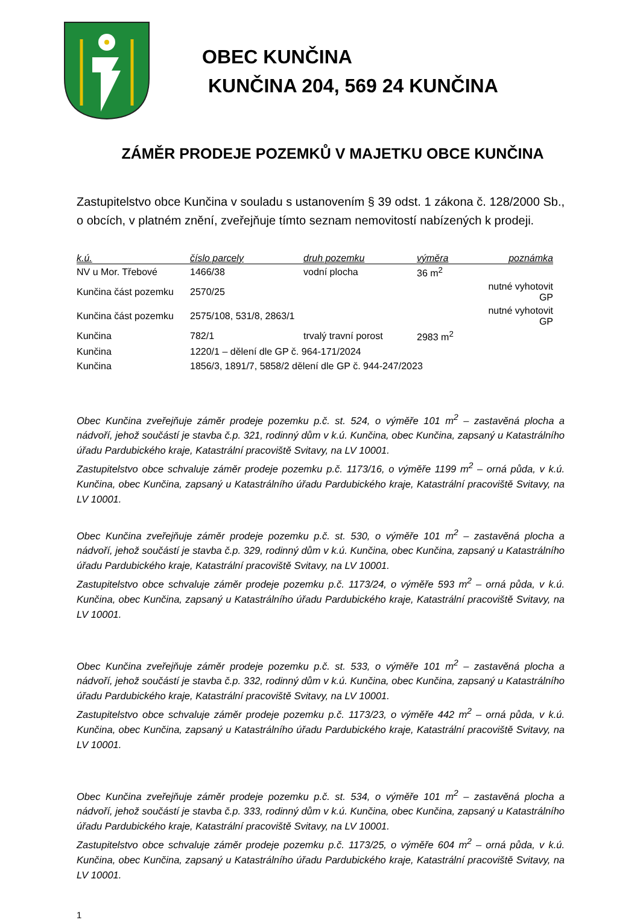OBEC KUNČINA
KUNČINA 204, 569 24 KUNČINA
ZÁMĚR PRODEJE POZEMKŮ V MAJETKU OBCE KUNČINA
Zastupitelstvo obce Kunčina v souladu s ustanovením § 39 odst. 1 zákona č. 128/2000 Sb., o obcích, v platném znění, zveřejňuje tímto seznam nemovitostí nabízených k prodeji.
| k.ú. | číslo parcely | druh pozemku | výměra | poznámka |
| --- | --- | --- | --- | --- |
| NV u Mor. Třebové | 1466/38 | vodní plocha | 36 m<sup>2</sup> | |
| Kunčina část pozemku | 2570/25 | | | nutné vyhotovit GP |
| Kunčina část pozemku | 2575/108, 531/8, 2863/1 | | | nutné vyhotovit GP |
| Kunčina | 782/1 | trvalý travní porost | 2983 m<sup>2</sup> | |
| Kunčina | 1220/1 – dělení dle GP č. 964-171/2024 | | | |
| Kunčina | 1856/3, 1891/7, 5858/2 dělení dle GP č. 944-247/2023 | | | |
Obec Kunčina zveřejňuje záměr prodeje pozemku p.č. st. 524, o výměře 101 m<sup>2</sup> – zastavěná plocha a nádvoří, jehož součástí je stavba č.p. 321, rodinný dům v k.ú. Kunčina, obec Kunčina, zapsaný u Katastrálního úřadu Pardubického kraje, Katastrální pracoviště Svitavy, na LV 10001.
Zastupitelstvo obce schvaluje záměr prodeje pozemku p.č. 1173/16, o výměře 1199 m<sup>2</sup> – orná půda, v k.ú. Kunčina, obec Kunčina, zapsaný u Katastrálního úřadu Pardubického kraje, Katastrální pracoviště Svitavy, na LV 10001.
Obec Kunčina zveřejňuje záměr prodeje pozemku p.č. st. 530, o výměře 101 m<sup>2</sup> – zastavěná plocha a nádvoří, jehož součástí je stavba č.p. 329, rodinný dům v k.ú. Kunčina, obec Kunčina, zapsaný u Katastrálního úřadu Pardubického kraje, Katastrální pracoviště Svitavy, na LV 10001.
Zastupitelstvo obce schvaluje záměr prodeje pozemku p.č. 1173/24, o výměře 593 m<sup>2</sup> – orná půda, v k.ú. Kunčina, obec Kunčina, zapsaný u Katastrálního úřadu Pardubického kraje, Katastrální pracoviště Svitavy, na LV 10001.
Obec Kunčina zveřejňuje záměr prodeje pozemku p.č. st. 533, o výměře 101 m<sup>2</sup> – zastavěná plocha a nádvoří, jehož součástí je stavba č.p. 332, rodinný dům v k.ú. Kunčina, obec Kunčina, zapsaný u Katastrálního úřadu Pardubického kraje, Katastrální pracoviště Svitavy, na LV 10001.
Zastupitelstvo obce schvaluje záměr prodeje pozemku p.č. 1173/23, o výměře 442 m<sup>2</sup> – orná půda, v k.ú. Kunčina, obec Kunčina, zapsaný u Katastrálního úřadu Pardubického kraje, Katastrální pracoviště Svitavy, na LV 10001.
Obec Kunčina zveřejňuje záměr prodeje pozemku p.č. st. 534, o výměře 101 m<sup>2</sup> – zastavěná plocha a nádvoří, jehož součástí je stavba č.p. 333, rodinný dům v k.ú. Kunčina, obec Kunčina, zapsaný u Katastrálního úřadu Pardubického kraje, Katastrální pracoviště Svitavy, na LV 10001.
Zastupitelstvo obce schvaluje záměr prodeje pozemku p.č. 1173/25, o výměře 604 m<sup>2</sup> – orná půda, v k.ú. Kunčina, obec Kunčina, zapsaný u Katastrálního úřadu Pardubického kraje, Katastrální pracoviště Svitavy, na LV 10001.
1